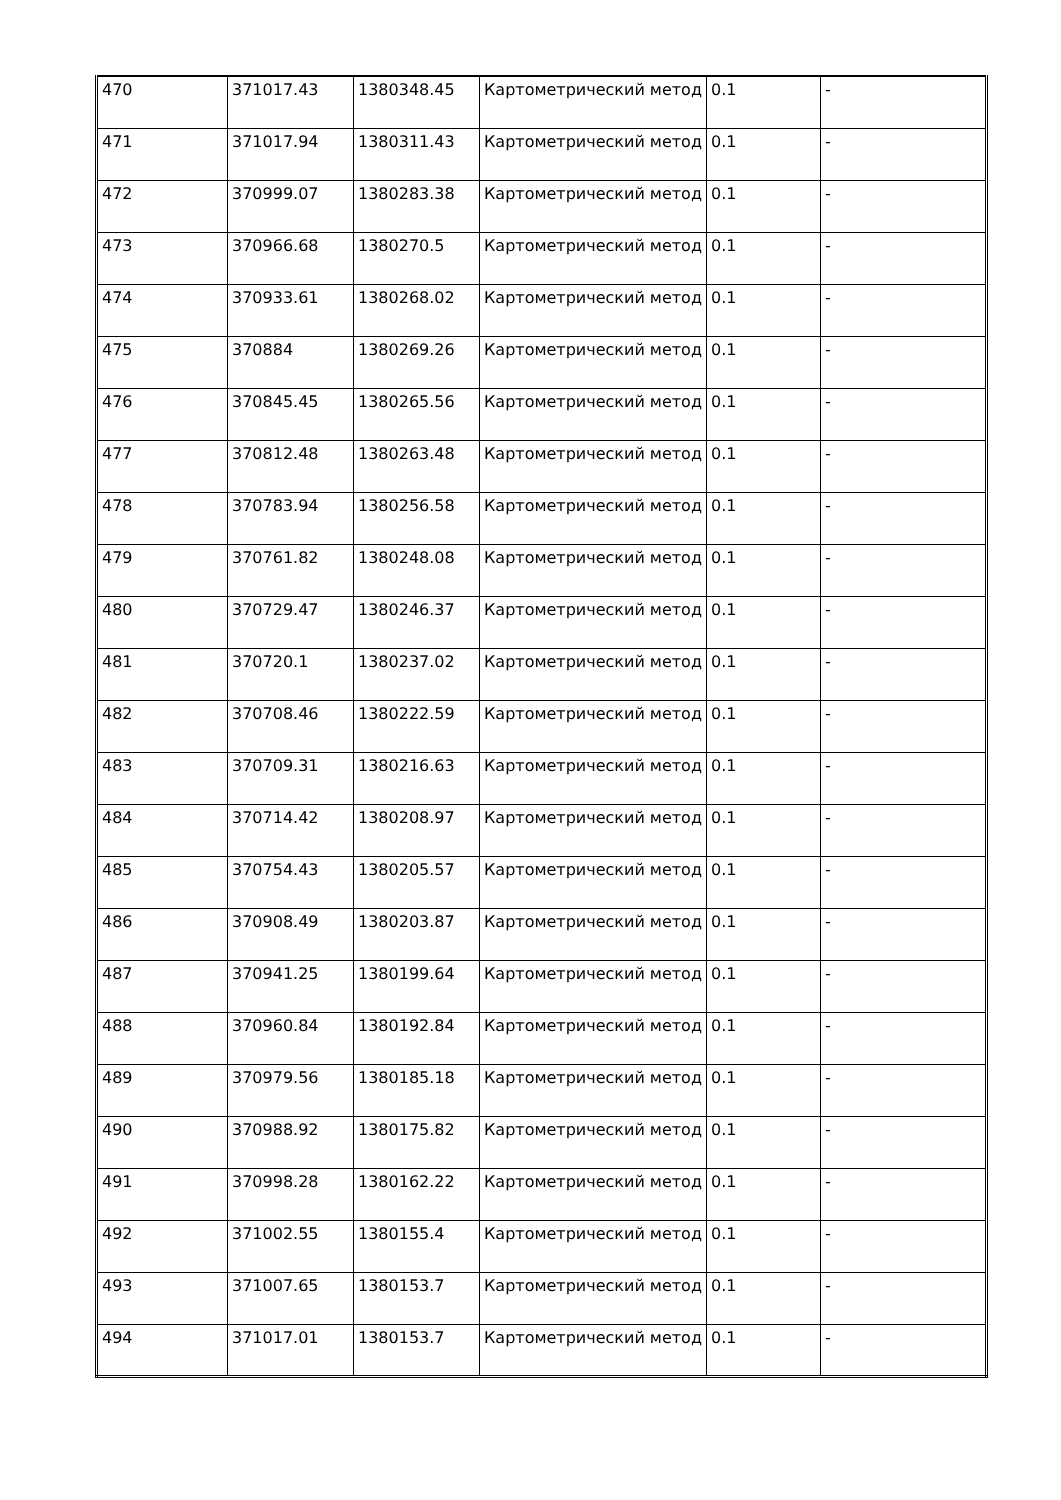| 470 | 371017.43 | 1380348.45 | Картометрический метод | 0.1 | - |
| 471 | 371017.94 | 1380311.43 | Картометрический метод | 0.1 | - |
| 472 | 370999.07 | 1380283.38 | Картометрический метод | 0.1 | - |
| 473 | 370966.68 | 1380270.5 | Картометрический метод | 0.1 | - |
| 474 | 370933.61 | 1380268.02 | Картометрический метод | 0.1 | - |
| 475 | 370884 | 1380269.26 | Картометрический метод | 0.1 | - |
| 476 | 370845.45 | 1380265.56 | Картометрический метод | 0.1 | - |
| 477 | 370812.48 | 1380263.48 | Картометрический метод | 0.1 | - |
| 478 | 370783.94 | 1380256.58 | Картометрический метод | 0.1 | - |
| 479 | 370761.82 | 1380248.08 | Картометрический метод | 0.1 | - |
| 480 | 370729.47 | 1380246.37 | Картометрический метод | 0.1 | - |
| 481 | 370720.1 | 1380237.02 | Картометрический метод | 0.1 | - |
| 482 | 370708.46 | 1380222.59 | Картометрический метод | 0.1 | - |
| 483 | 370709.31 | 1380216.63 | Картометрический метод | 0.1 | - |
| 484 | 370714.42 | 1380208.97 | Картометрический метод | 0.1 | - |
| 485 | 370754.43 | 1380205.57 | Картометрический метод | 0.1 | - |
| 486 | 370908.49 | 1380203.87 | Картометрический метод | 0.1 | - |
| 487 | 370941.25 | 1380199.64 | Картометрический метод | 0.1 | - |
| 488 | 370960.84 | 1380192.84 | Картометрический метод | 0.1 | - |
| 489 | 370979.56 | 1380185.18 | Картометрический метод | 0.1 | - |
| 490 | 370988.92 | 1380175.82 | Картометрический метод | 0.1 | - |
| 491 | 370998.28 | 1380162.22 | Картометрический метод | 0.1 | - |
| 492 | 371002.55 | 1380155.4 | Картометрический метод | 0.1 | - |
| 493 | 371007.65 | 1380153.7 | Картометрический метод | 0.1 | - |
| 494 | 371017.01 | 1380153.7 | Картометрический метод | 0.1 | - |